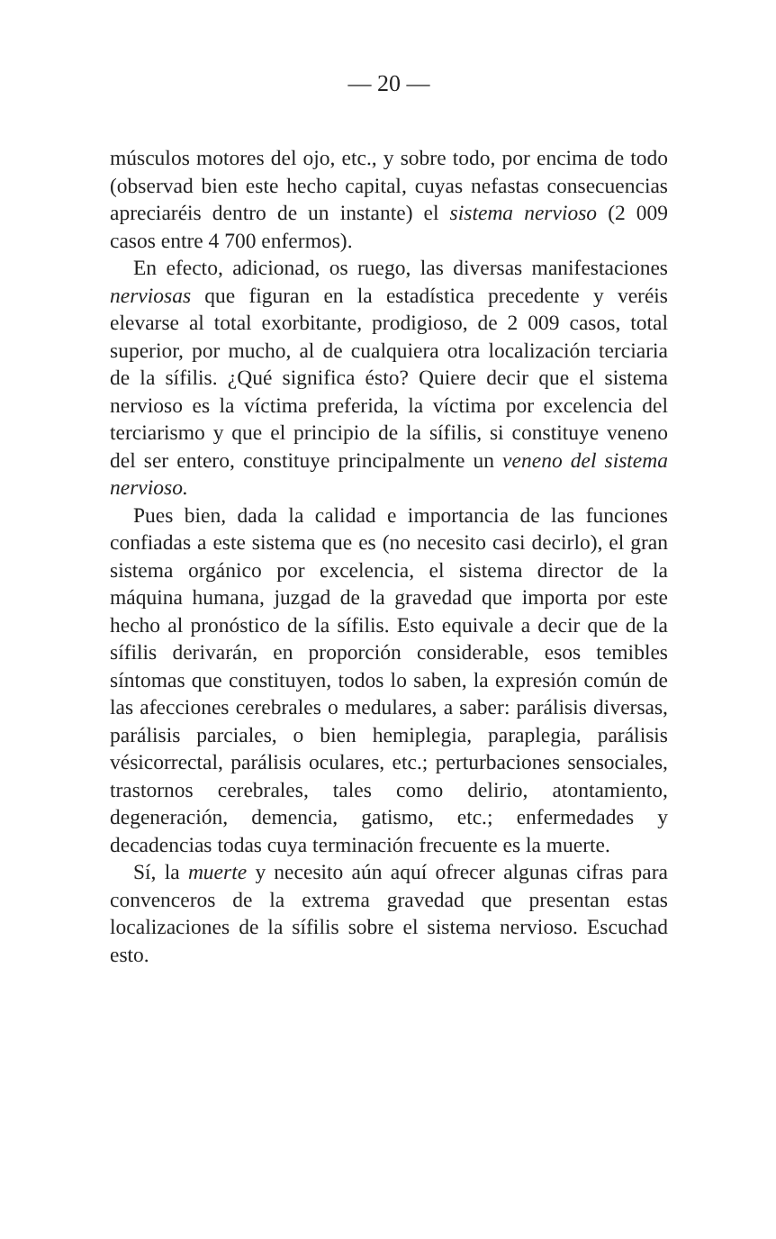— 20 —
músculos motores del ojo, etc., y sobre todo, por encima de todo (observad bien este hecho capital, cuyas nefastas consecuencias apreciaréis dentro de un instante) el sistema nervioso (2 009 casos entre 4 700 enfermos).
En efecto, adicionad, os ruego, las diversas manifestaciones nerviosas que figuran en la estadística precedente y veréis elevarse al total exorbitante, prodigioso, de 2 009 casos, total superior, por mucho, al de cualquiera otra localización terciaria de la sífilis. ¿Qué significa ésto? Quiere decir que el sistema nervioso es la víctima preferida, la víctima por excelencia del terciarismo y que el principio de la sífilis, si constituye veneno del ser entero, constituye principalmente un veneno del sistema nervioso.
Pues bien, dada la calidad e importancia de las funciones confiadas a este sistema que es (no necesito casi decirlo), el gran sistema orgánico por excelencia, el sistema director de la máquina humana, juzgad de la gravedad que importa por este hecho al pronóstico de la sífilis. Esto equivale a decir que de la sífilis derivarán, en proporción considerable, esos temibles síntomas que constituyen, todos lo saben, la expresión común de las afecciones cerebrales o medulares, a saber: parálisis diversas, parálisis parciales, o bien hemiplegia, paraplegia, parálisis vésicorrectal, parálisis oculares, etc.; perturbaciones sensociales, trastornos cerebrales, tales como delirio, atontamiento, degeneración, demencia, gatismo, etc.; enfermedades y decadencias todas cuya terminación frecuente es la muerte.
Sí, la muerte y necesito aún aquí ofrecer algunas cifras para convenceros de la extrema gravedad que presentan estas localizaciones de la sífilis sobre el sistema nervioso. Escuchad esto.